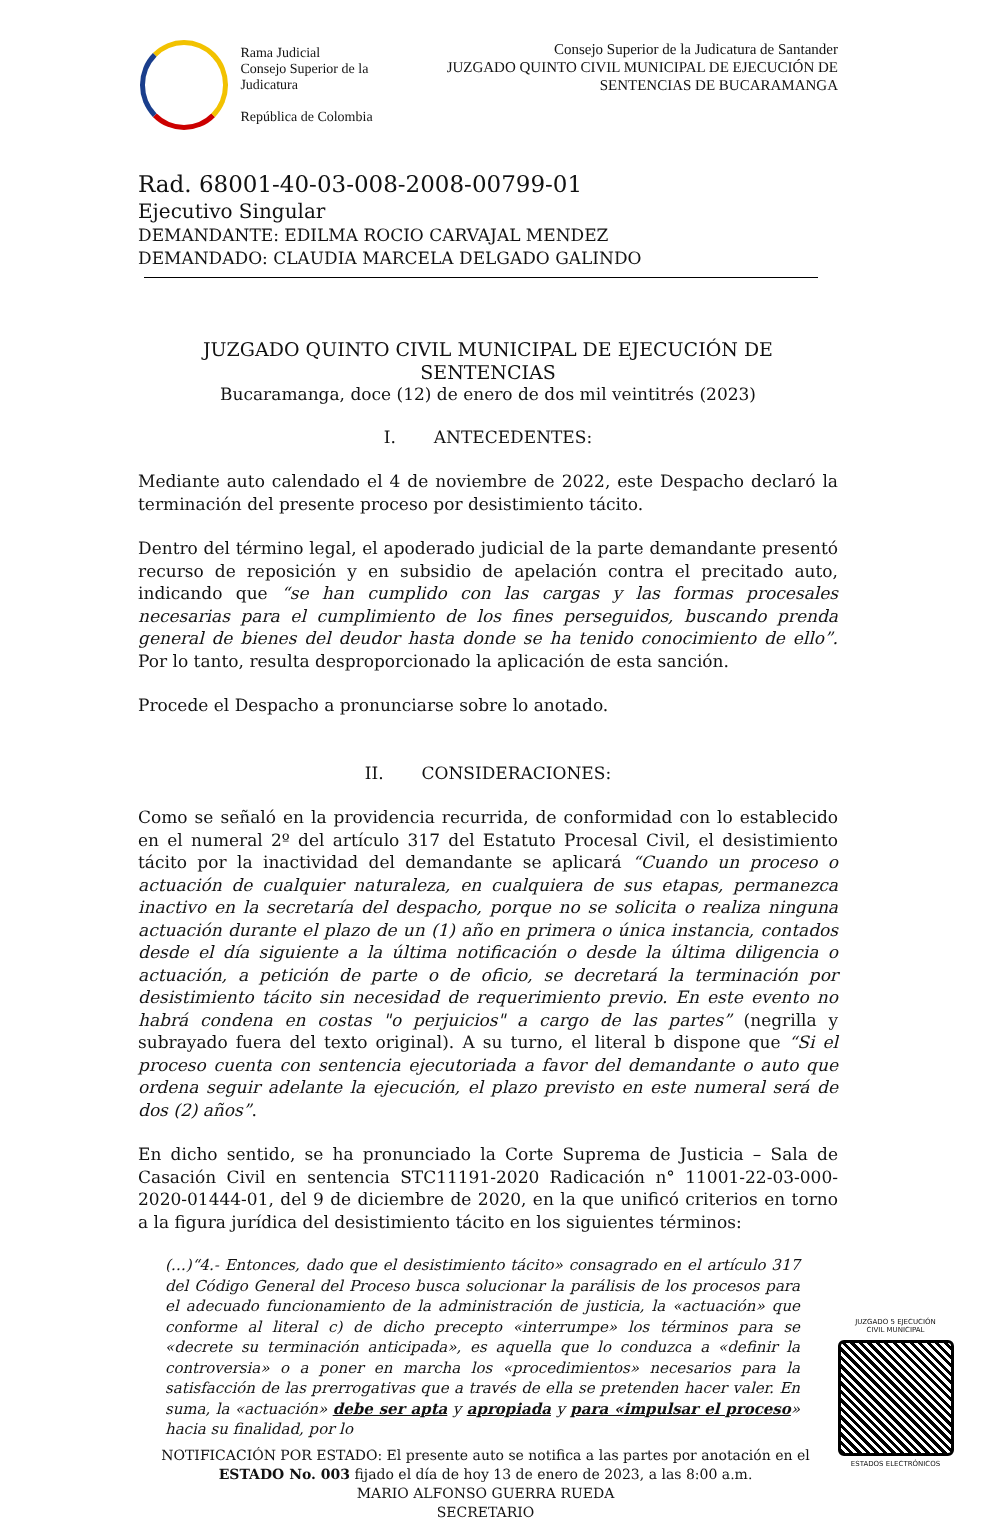Rama Judicial
Consejo Superior de la Judicatura
República de Colombia
Consejo Superior de la Judicatura de Santander
JUZGADO QUINTO CIVIL MUNICIPAL DE EJECUCIÓN DE SENTENCIAS DE BUCARAMANGA
Rad. 68001-40-03-008-2008-00799-01
Ejecutivo Singular
DEMANDANTE: EDILMA ROCIO CARVAJAL MENDEZ
DEMANDADO: CLAUDIA MARCELA DELGADO GALINDO
JUZGADO QUINTO CIVIL MUNICIPAL DE EJECUCIÓN DE SENTENCIAS
Bucaramanga, doce (12) de enero de dos mil veintitrés (2023)
I. ANTECEDENTES:
Mediante auto calendado el 4 de noviembre de 2022, este Despacho declaró la terminación del presente proceso por desistimiento tácito.
Dentro del término legal, el apoderado judicial de la parte demandante presentó recurso de reposición y en subsidio de apelación contra el precitado auto, indicando que “se han cumplido con las cargas y las formas procesales necesarias para el cumplimiento de los fines perseguidos, buscando prenda general de bienes del deudor hasta donde se ha tenido conocimiento de ello”. Por lo tanto, resulta desproporcionado la aplicación de esta sanción.
Procede el Despacho a pronunciarse sobre lo anotado.
II. CONSIDERACIONES:
Como se señaló en la providencia recurrida, de conformidad con lo establecido en el numeral 2º del artículo 317 del Estatuto Procesal Civil, el desistimiento tácito por la inactividad del demandante se aplicará “Cuando un proceso o actuación de cualquier naturaleza, en cualquiera de sus etapas, permanezca inactivo en la secretaría del despacho, porque no se solicita o realiza ninguna actuación durante el plazo de un (1) año en primera o única instancia, contados desde el día siguiente a la última notificación o desde la última diligencia o actuación, a petición de parte o de oficio, se decretará la terminación por desistimiento tácito sin necesidad de requerimiento previo. En este evento no habrá condena en costas "o perjuicios" a cargo de las partes” (negrilla y subrayado fuera del texto original). A su turno, el literal b dispone que “Si el proceso cuenta con sentencia ejecutoriada a favor del demandante o auto que ordena seguir adelante la ejecución, el plazo previsto en este numeral será de dos (2) años”.
En dicho sentido, se ha pronunciado la Corte Suprema de Justicia – Sala de Casación Civil en sentencia STC11191-2020 Radicación n° 11001-22-03-000-2020-01444-01, del 9 de diciembre de 2020, en la que unificó criterios en torno a la figura jurídica del desistimiento tácito en los siguientes términos:
(…)“4.- Entonces, dado que el desistimiento tácito» consagrado en el artículo 317 del Código General del Proceso busca solucionar la parálisis de los procesos para el adecuado funcionamiento de la administración de justicia, la «actuación» que conforme al literal c) de dicho precepto «interrumpe» los términos para se «decrete su terminación anticipada», es aquella que lo conduzca a «definir la controversia» o a poner en marcha los «procedimientos» necesarios para la satisfacción de las prerrogativas que a través de ella se pretenden hacer valer. En suma, la «actuación» debe ser apta y apropiada y para «impulsar el proceso» hacia su finalidad, por lo
NOTIFICACIÓN POR ESTADO: El presente auto se notifica a las partes por anotación en el ESTADO No. 003 fijado el día de hoy 13 de enero de 2023, a las 8:00 a.m.
MARIO ALFONSO GUERRA RUEDA
SECRETARIO
JUZGADO 5 EJECUCIÓN
CIVIL MUNICIPAL
ESTADOS ELECTRÓNICOS